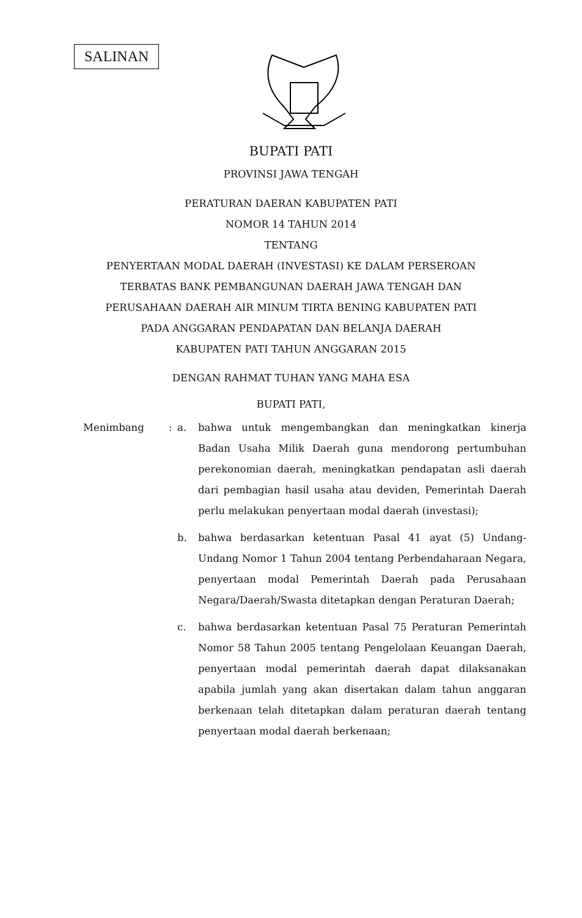SALINAN
BUPATI PATI
PROVINSI JAWA TENGAH
PERATURAN DAERAN KABUPATEN PATI
NOMOR 14 TAHUN 2014
TENTANG
PENYERTAAN MODAL DAERAH (INVESTASI) KE DALAM PERSEROAN
TERBATAS BANK PEMBANGUNAN DAERAH JAWA TENGAH DAN
PERUSAHAAN DAERAH AIR MINUM TIRTA BENING KABUPATEN PATI
PADA ANGGARAN PENDAPATAN DAN BELANJA DAERAH
KABUPATEN PATI TAHUN ANGGARAN 2015
DENGAN RAHMAT TUHAN YANG MAHA ESA
BUPATI PATI,
Menimbang : a.
bahwa untuk mengembangkan dan meningkatkan kinerja Badan Usaha Milik Daerah guna mendorong pertumbuhan perekonomian daerah, meningkatkan pendapatan asli daerah dari pembagian hasil usaha atau deviden, Pemerintah Daerah perlu melakukan penyertaan modal daerah (investasi);
b.
bahwa berdasarkan ketentuan Pasal 41 ayat (5) Undang-Undang Nomor 1 Tahun 2004 tentang Perbendaharaan Negara, penyertaan modal Pemerintah Daerah pada Perusahaan Negara/Daerah/Swasta ditetapkan dengan Peraturan Daerah;
c.
bahwa berdasarkan ketentuan Pasal 75 Peraturan Pemerintah Nomor 58 Tahun 2005 tentang Pengelolaan Keuangan Daerah, penyertaan modal pemerintah daerah dapat dilaksanakan apabila jumlah yang akan disertakan dalam tahun anggaran berkenaan telah ditetapkan dalam peraturan daerah tentang penyertaan modal daerah berkenaan;